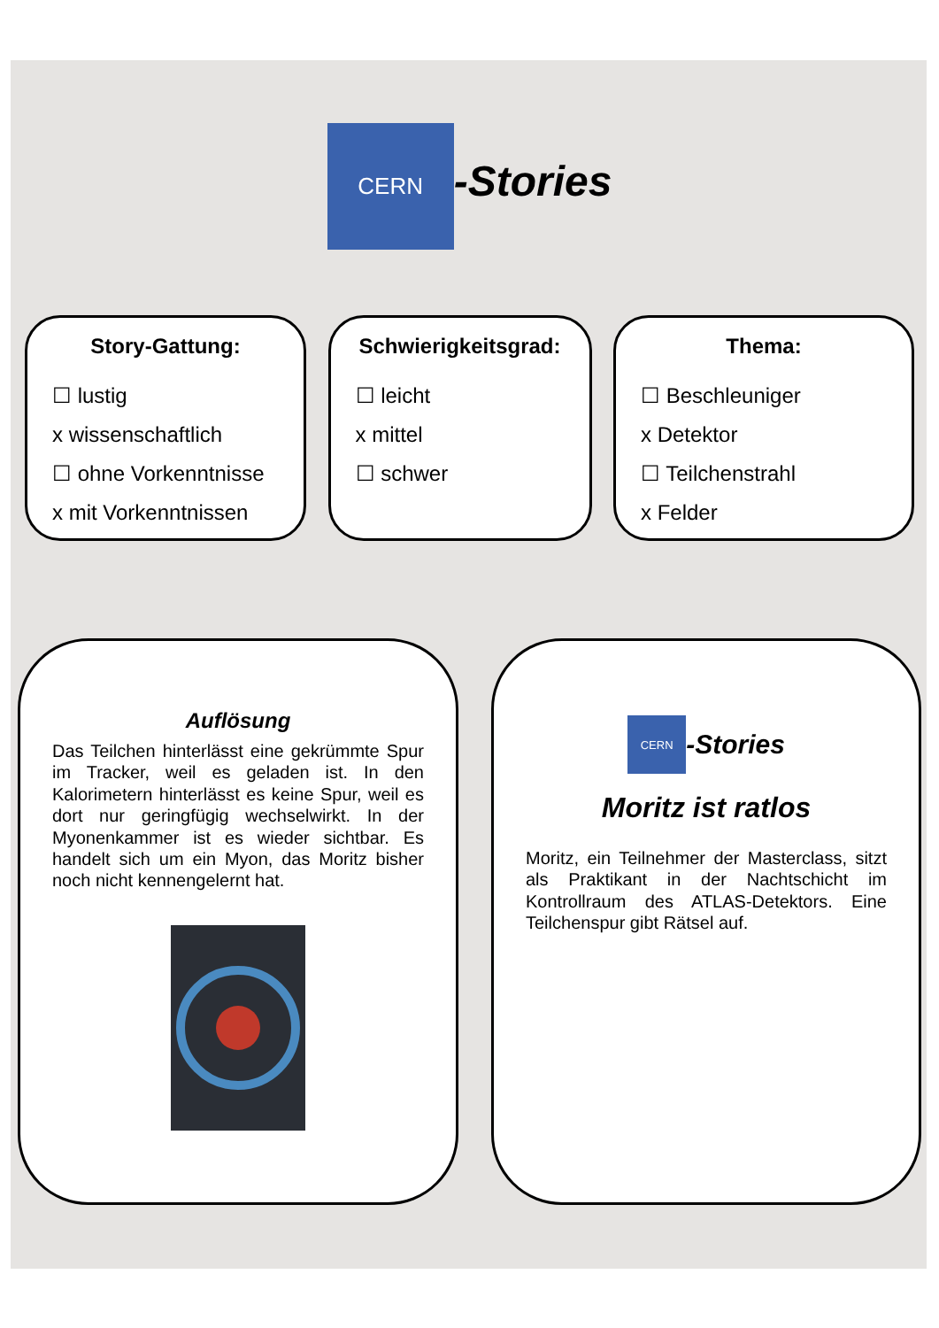CERN
-Stories
Story-Gattung:
☐ lustig
x wissenschaftlich
☐ ohne Vorkenntnisse
x mit Vorkenntnissen
Schwierigkeitsgrad:
☐ leicht
x mittel
☐ schwer
Thema:
☐ Beschleuniger
x Detektor
☐ Teilchenstrahl
x Felder
Auflösung
Das Teilchen hinterlässt eine gekrümmte Spur im Tracker, weil es geladen ist. In den Kalorimetern hinterlässt es keine Spur, weil es dort nur geringfügig wechselwirkt. In der Myonenkammer ist es wieder sichtbar. Es handelt sich um ein Myon, das Moritz bisher noch nicht kennengelernt hat.
CERN
-Stories
Moritz ist ratlos
Moritz, ein Teilnehmer der Masterclass, sitzt als Praktikant in der Nachtschicht im Kontrollraum des ATLAS-Detektors. Eine Teilchenspur gibt Rätsel auf.